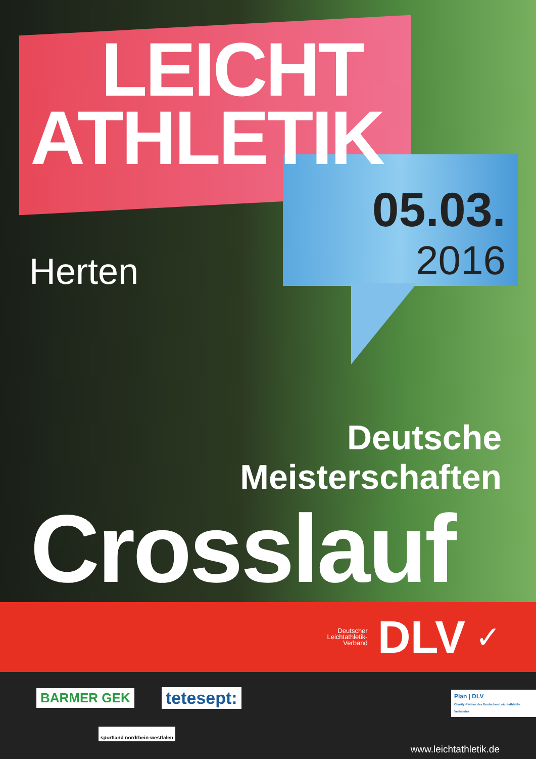LEICHT
ATHLETIK
05.03.
2016
Herten
Deutsche
Meisterschaften
Crosslauf
Deutscher
Leichtathletik-
Verband DLV ✓
BARMER GEK tetesept:
sportland nordrhein-westfalen
Plan | DLV
Charity-Partner des Deutschen Leichtathletik-Verbandes
www.leichtathletik.de